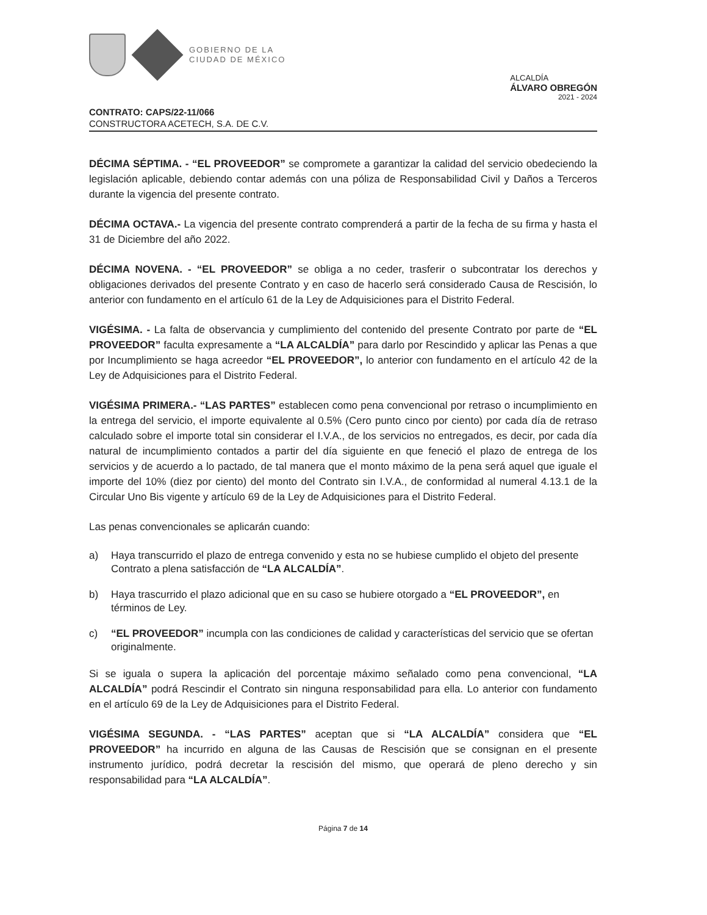GOBIERNO DE LA
CIUDAD DE MÉXICO
ALCALDÍA
ÁLVARO OBREGÓN
2021 - 2024
CONTRATO: CAPS/22-11/066
CONSTRUCTORA ACETECH, S.A. DE C.V.
DÉCIMA SÉPTIMA. - “EL PROVEEDOR” se compromete a garantizar la calidad del servicio obedeciendo la legislación aplicable, debiendo contar además con una póliza de Responsabilidad Civil y Daños a Terceros durante la vigencia del presente contrato.
DÉCIMA OCTAVA.- La vigencia del presente contrato comprenderá a partir de la fecha de su firma y hasta el 31 de Diciembre del año 2022.
DÉCIMA NOVENA. - “EL PROVEEDOR” se obliga a no ceder, trasferir o subcontratar los derechos y obligaciones derivados del presente Contrato y en caso de hacerlo será considerado Causa de Rescisión, lo anterior con fundamento en el artículo 61 de la Ley de Adquisiciones para el Distrito Federal.
VIGÉSIMA. - La falta de observancia y cumplimiento del contenido del presente Contrato por parte de “EL PROVEEDOR” faculta expresamente a “LA ALCALDÍA” para darlo por Rescindido y aplicar las Penas a que por Incumplimiento se haga acreedor “EL PROVEEDOR”, lo anterior con fundamento en el artículo 42 de la Ley de Adquisiciones para el Distrito Federal.
VIGÉSIMA PRIMERA.- “LAS PARTES” establecen como pena convencional por retraso o incumplimiento en la entrega del servicio, el importe equivalente al 0.5% (Cero punto cinco por ciento) por cada día de retraso calculado sobre el importe total sin considerar el I.V.A., de los servicios no entregados, es decir, por cada día natural de incumplimiento contados a partir del día siguiente en que feneció el plazo de entrega de los servicios y de acuerdo a lo pactado, de tal manera que el monto máximo de la pena será aquel que iguale el importe del 10% (diez por ciento) del monto del Contrato sin I.V.A., de conformidad al numeral 4.13.1 de la Circular Uno Bis vigente y artículo 69 de la Ley de Adquisiciones para el Distrito Federal.
Las penas convencionales se aplicarán cuando:
a) Haya transcurrido el plazo de entrega convenido y esta no se hubiese cumplido el objeto del presente Contrato a plena satisfacción de “LA ALCALDÍA”.
b) Haya trascurrido el plazo adicional que en su caso se hubiere otorgado a “EL PROVEEDOR”, en términos de Ley.
c) “EL PROVEEDOR” incumpla con las condiciones de calidad y características del servicio que se ofertan originalmente.
Si se iguala o supera la aplicación del porcentaje máximo señalado como pena convencional, “LA ALCALDÍA” podrá Rescindir el Contrato sin ninguna responsabilidad para ella. Lo anterior con fundamento en el artículo 69 de la Ley de Adquisiciones para el Distrito Federal.
VIGÉSIMA SEGUNDA. - “LAS PARTES” aceptan que si “LA ALCALDÍA” considera que “EL PROVEEDOR” ha incurrido en alguna de las Causas de Rescisión que se consignan en el presente instrumento jurídico, podrá decretar la rescisión del mismo, que operará de pleno derecho y sin responsabilidad para “LA ALCALDÍA”.
Página 7 de 14